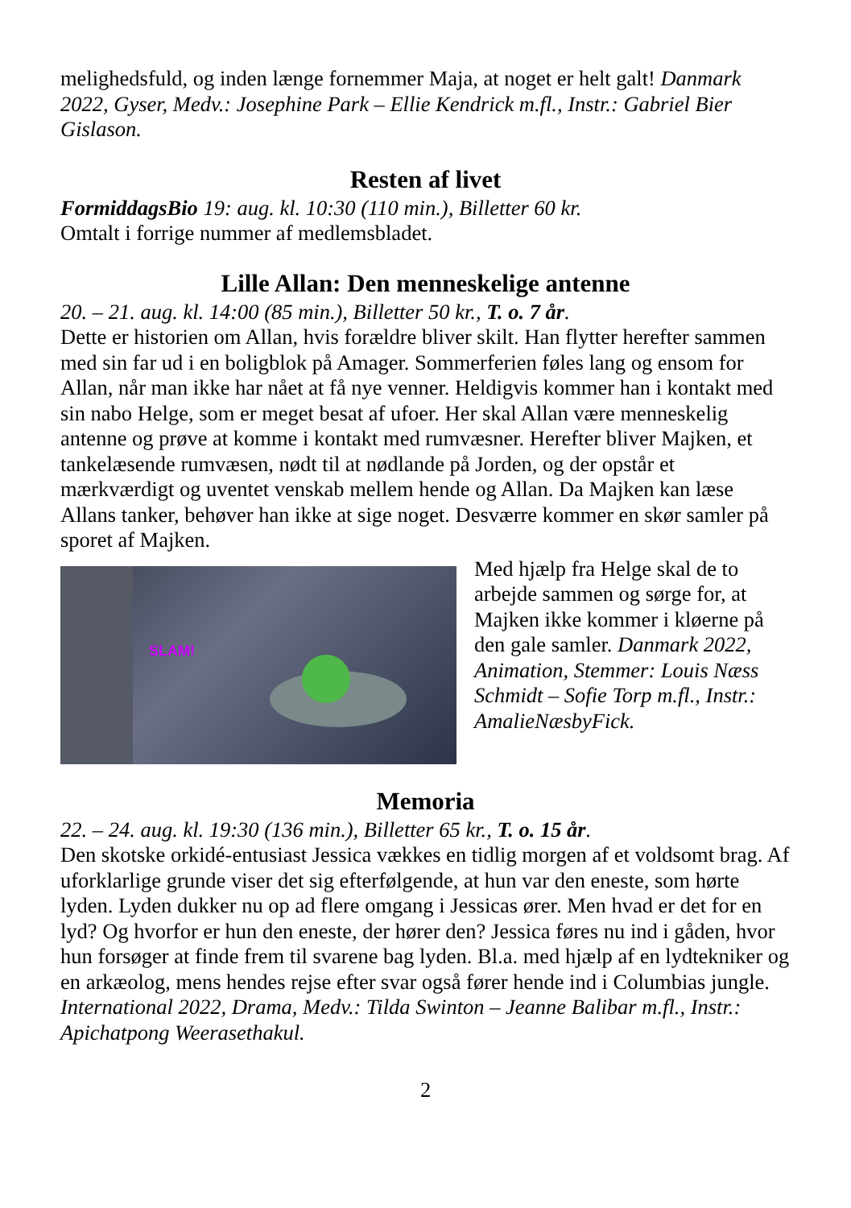melighedsfuld, og inden længe fornemmer Maja, at noget er helt galt! Danmark 2022, Gyser, Medv.: Josephine Park – Ellie Kendrick m.fl., Instr.: Gabriel Bier Gislason.
Resten af livet
FormiddagsBio 19: aug. kl. 10:30 (110 min.), Billetter 60 kr.
Omtalt i forrige nummer af medlemsbladet.
Lille Allan: Den menneskelige antenne
20. – 21. aug. kl. 14:00 (85 min.), Billetter 50 kr., T. o. 7 år.
Dette er historien om Allan, hvis forældre bliver skilt. Han flytter herefter sammen med sin far ud i en boligblok på Amager. Sommerferien føles lang og ensom for Allan, når man ikke har nået at få nye venner. Heldigvis kommer han i kontakt med sin nabo Helge, som er meget besat af ufoer. Her skal Allan være menneskelig antenne og prøve at komme i kontakt med rumvæsner. Herefter bliver Majken, et tankelæsende rumvæsen, nødt til at nødlande på Jorden, og der opstår et mærkværdigt og uventet venskab mellem hende og Allan. Da Majken kan læse Allans tanker, behøver han ikke at sige noget. Desværre kommer en skør samler på sporet af Majken.
SLAM!
Med hjælp fra Helge skal de to arbejde sammen og sørge for, at Majken ikke kommer i kløerne på den gale samler. Danmark 2022, Animation, Stemmer: Louis Næss Schmidt – Sofie Torp m.fl., Instr.: AmalieNæsbyFick.
Memoria
22. – 24. aug. kl. 19:30 (136 min.), Billetter 65 kr., T. o. 15 år.
Den skotske orkidé-entusiast Jessica vækkes en tidlig morgen af et voldsomt brag. Af uforklarlige grunde viser det sig efterfølgende, at hun var den eneste, som hørte lyden. Lyden dukker nu op ad flere omgang i Jessicas ører. Men hvad er det for en lyd? Og hvorfor er hun den eneste, der hører den? Jessica føres nu ind i gåden, hvor hun forsøger at finde frem til svarene bag lyden. Bl.a. med hjælp af en lydtekniker og en arkæolog, mens hendes rejse efter svar også fører hende ind i Columbias jungle. International 2022, Drama, Medv.: Tilda Swinton – Jeanne Balibar m.fl., Instr.: Apichatpong Weerasethakul.
2